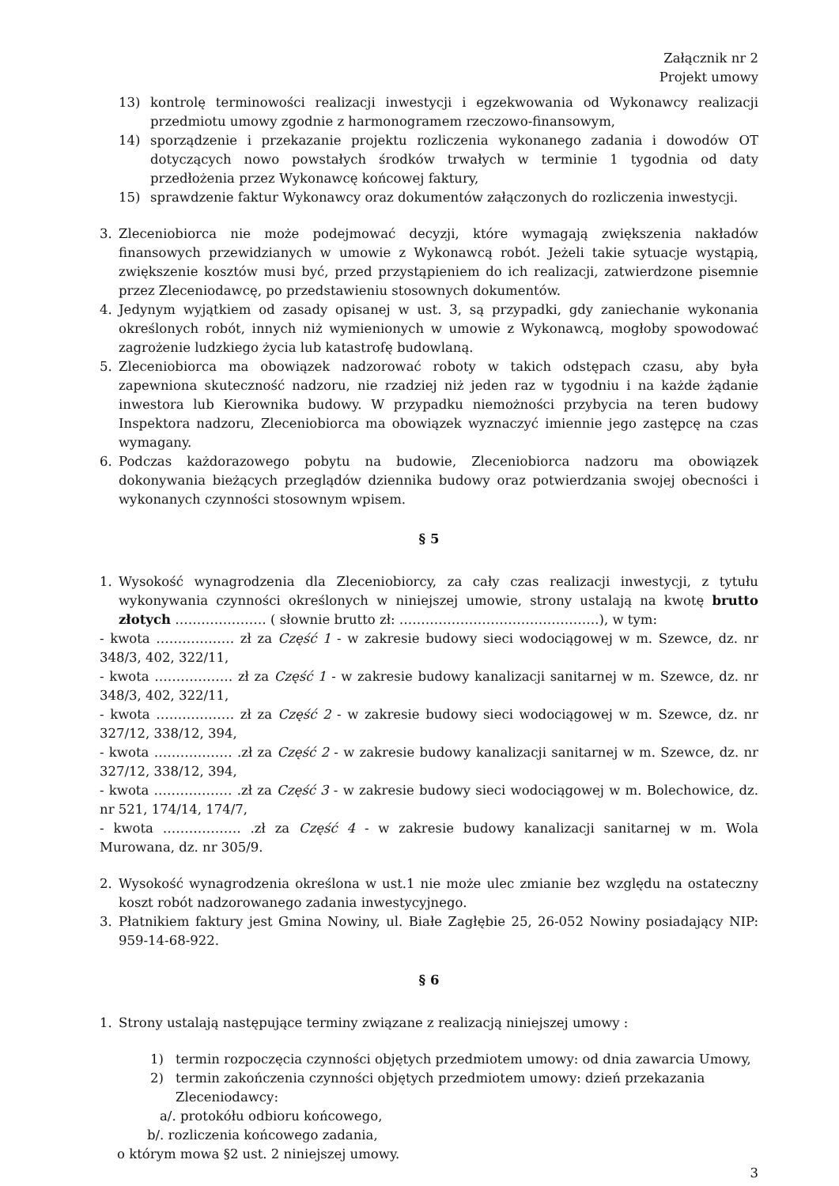Załącznik nr 2
Projekt umowy
13) kontrolę terminowości realizacji inwestycji i egzekwowania od Wykonawcy realizacji przedmiotu umowy zgodnie z harmonogramem rzeczowo-finansowym,
14) sporządzenie i przekazanie projektu rozliczenia wykonanego zadania i dowodów OT dotyczących nowo powstałych środków trwałych w terminie 1 tygodnia od daty przedłożenia przez Wykonawcę końcowej faktury,
15) sprawdzenie faktur Wykonawcy oraz dokumentów załączonych do rozliczenia inwestycji.
3. Zleceniobiorca nie może podejmować decyzji, które wymagają zwiększenia nakładów finansowych przewidzianych w umowie z Wykonawcą robót. Jeżeli takie sytuacje wystąpią, zwiększenie kosztów musi być, przed przystąpieniem do ich realizacji, zatwierdzone pisemnie przez Zleceniodawcę, po przedstawieniu stosownych dokumentów.
4. Jedynym wyjątkiem od zasady opisanej w ust. 3, są przypadki, gdy zaniechanie wykonania określonych robót, innych niż wymienionych w umowie z Wykonawcą, mogłoby spowodować zagrożenie ludzkiego życia lub katastrofę budowlaną.
5. Zleceniobiorca ma obowiązek nadzorować roboty w takich odstępach czasu, aby była zapewniona skuteczność nadzoru, nie rzadziej niż jeden raz w tygodniu i na każde żądanie inwestora lub Kierownika budowy. W przypadku niemożności przybycia na teren budowy Inspektora nadzoru, Zleceniobiorca ma obowiązek wyznaczyć imiennie jego zastępcę na czas wymagany.
6. Podczas każdorazowego pobytu na budowie, Zleceniobiorca nadzoru ma obowiązek dokonywania bieżących przeglądów dziennika budowy oraz potwierdzania swojej obecności i wykonanych czynności stosownym wpisem.
§ 5
1. Wysokość wynagrodzenia dla Zleceniobiorcy, za cały czas realizacji inwestycji, z tytułu wykonywania czynności określonych w niniejszej umowie, strony ustalają na kwotę brutto złotych ………………… ( słownie brutto zł: ……………………………………….), w tym:
- kwota ……………… zł za Część 1 - w zakresie budowy sieci wodociągowej w m. Szewce, dz. nr 348/3, 402, 322/11,
- kwota ……………… zł za Część 1 - w zakresie budowy kanalizacji sanitarnej w m. Szewce, dz. nr 348/3, 402, 322/11,
- kwota ……………… zł za Część 2 - w zakresie budowy sieci wodociągowej w m. Szewce, dz. nr 327/12, 338/12, 394,
- kwota ……………… .zł za Część 2 - w zakresie budowy kanalizacji sanitarnej w m. Szewce, dz. nr 327/12, 338/12, 394,
- kwota ……………… .zł za Część 3 - w zakresie budowy sieci wodociągowej w m. Bolechowice, dz. nr 521, 174/14, 174/7,
- kwota ……………… .zł za Część 4 - w zakresie budowy kanalizacji sanitarnej w m. Wola Murowana, dz. nr 305/9.
2. Wysokość wynagrodzenia określona w ust.1 nie może ulec zmianie bez względu na ostateczny koszt robót nadzorowanego zadania inwestycyjnego.
3. Płatnikiem faktury jest Gmina Nowiny, ul. Białe Zagłębie 25, 26-052 Nowiny posiadający NIP: 959-14-68-922.
§ 6
1. Strony ustalają następujące terminy związane z realizacją niniejszej umowy :
1) termin rozpoczęcia czynności objętych przedmiotem umowy: od dnia zawarcia Umowy,
2) termin zakończenia czynności objętych przedmiotem umowy: dzień przekazania Zleceniodawcy:
a/. protokółu odbioru końcowego,
b/. rozliczenia końcowego zadania,
o którym mowa §2 ust. 2 niniejszej umowy.
3